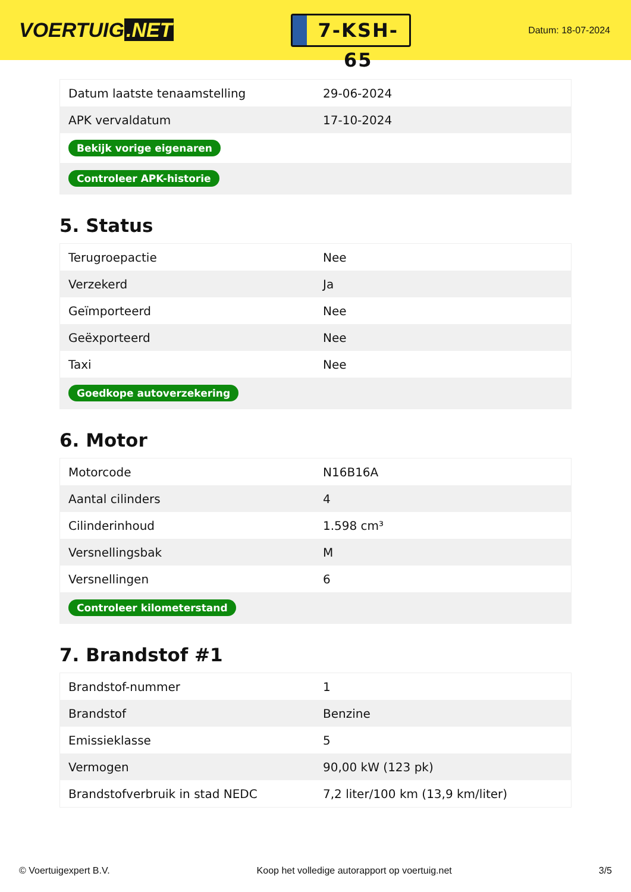VOERTUIG.NET
7-KSH-65
Datum: 18-07-2024
| Datum laatste tenaamstelling | 29-06-2024 |
| APK vervaldatum | 17-10-2024 |
| Bekijk vorige eigenaren | |
| Controleer APK-historie | |
5. Status
| Terugroepactie | Nee |
| Verzekerd | Ja |
| Geïmporteerd | Nee |
| Geëxporteerd | Nee |
| Taxi | Nee |
| Goedkope autoverzekering | |
6. Motor
| Motorcode | N16B16A |
| Aantal cilinders | 4 |
| Cilinderinhoud | 1.598 cm³ |
| Versnellingsbak | M |
| Versnellingen | 6 |
| Controleer kilometerstand | |
7. Brandstof #1
| Brandstof-nummer | 1 |
| Brandstof | Benzine |
| Emissieklasse | 5 |
| Vermogen | 90,00 kW (123 pk) |
| Brandstofverbruik in stad NEDC | 7,2 liter/100 km (13,9 km/liter) |
© Voertuigexpert B.V. Koop het volledige autorapport op voertuig.net 3/5